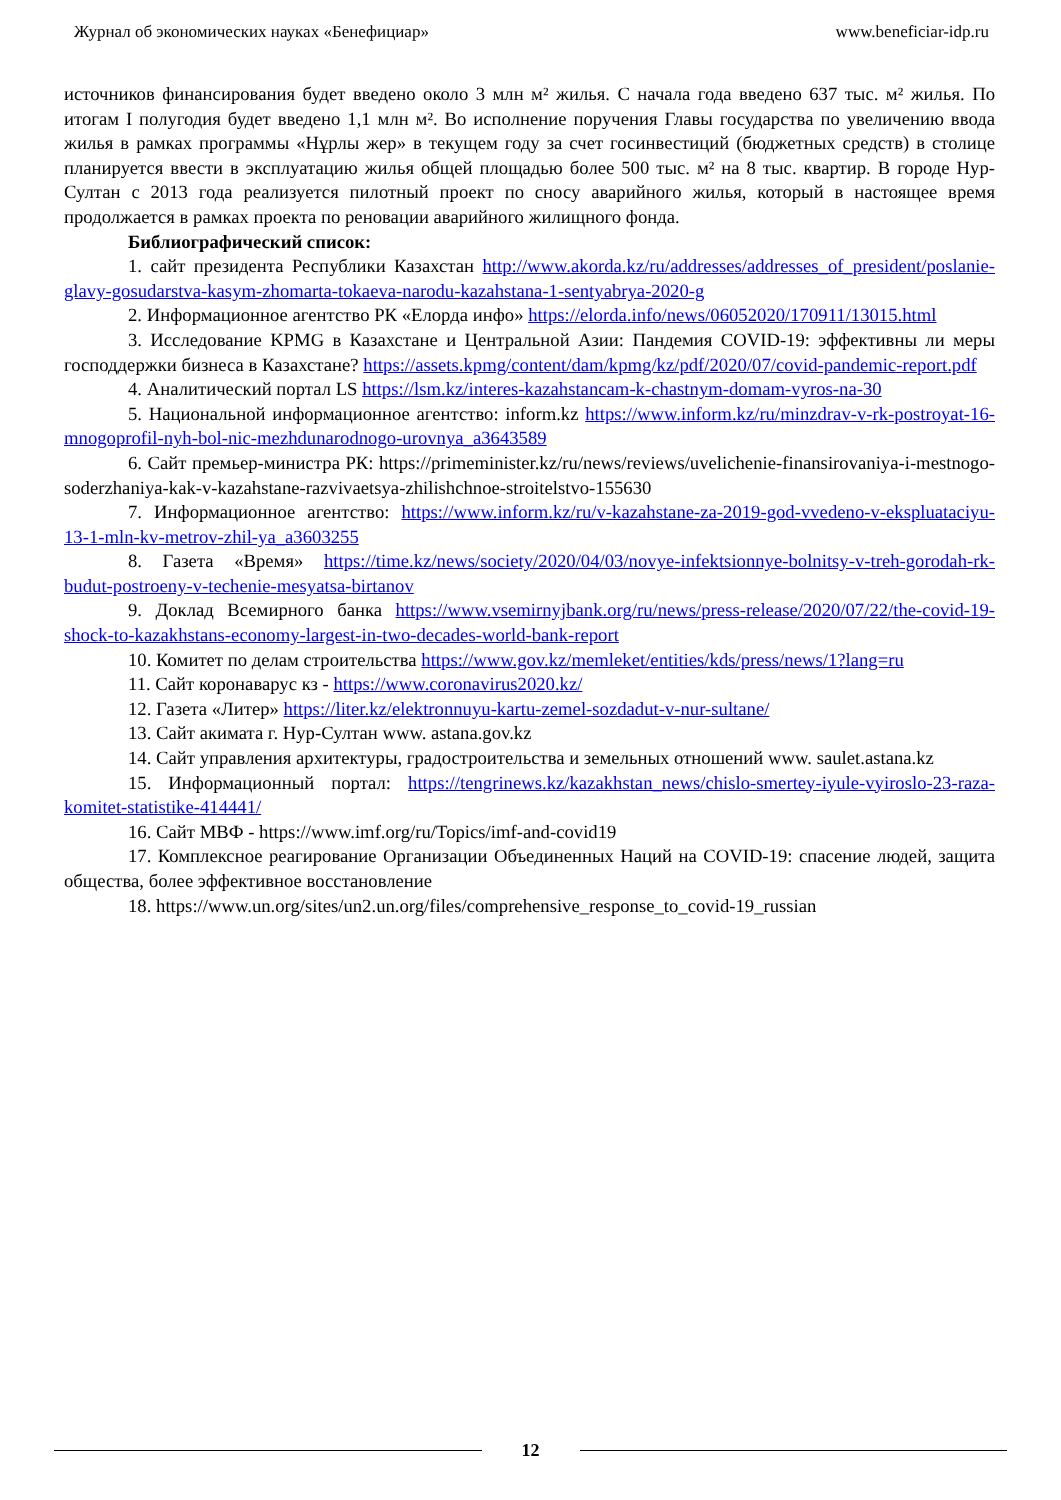Журнал об экономических науках «Бенефициар» www.beneficiar-idp.ru
источников финансирования будет введено около 3 млн м² жилья. С начала года введено 637 тыс. м² жилья. По итогам I полугодия будет введено 1,1 млн м². Во исполнение поручения Главы государства по увеличению ввода жилья в рамках программы «Нұрлы жер» в текущем году за счет госинвестиций (бюджетных средств) в столице планируется ввести в эксплуатацию жилья общей площадью более 500 тыс. м² на 8 тыс. квартир. В городе Нур-Султан с 2013 года реализуется пилотный проект по сносу аварийного жилья, который в настоящее время продолжается в рамках проекта по реновации аварийного жилищного фонда.
Библиографический список:
1. сайт президента Республики Казахстан http://www.akorda.kz/ru/addresses/addresses_of_president/poslanie-glavy-gosudarstva-kasym-zhomarta-tokaeva-narodu-kazahstana-1-sentyabrya-2020-g
2. Информационное агентство РК «Елорда инфо» https://elorda.info/news/06052020/170911/13015.html
3. Исследование KPMG в Казахстане и Центральной Азии: Пандемия COVID-19: эффективны ли меры господдержки бизнеса в Казахстане? https://assets.kpmg/content/dam/kpmg/kz/pdf/2020/07/covid-pandemic-report.pdf
4. Аналитический портал LS https://lsm.kz/interes-kazahstancam-k-chastnym-domam-vyros-na-30
5. Национальной информационное агентство: inform.kz https://www.inform.kz/ru/minzdrav-v-rk-postroyat-16-mnogoprofil-nyh-bol-nic-mezhdunarodnogo-urovnya_a3643589
6. Сайт премьер-министра РК: https://primeminister.kz/ru/news/reviews/uvelichenie-finansirovaniya-i-mestnogo-soderzhaniya-kak-v-kazahstane-razvivaetsya-zhilishchnoe-stroitelstvo-155630
7. Информационное агентство: https://www.inform.kz/ru/v-kazahstane-za-2019-god-vvedeno-v-ekspluataciyu-13-1-mln-kv-metrov-zhil-ya_a3603255
8. Газета «Время» https://time.kz/news/society/2020/04/03/novye-infektsionnye-bolnitsy-v-treh-gorodah-rk-budut-postroeny-v-techenie-mesyatsa-birtanov
9. Доклад Всемирного банка https://www.vsemirnyjbank.org/ru/news/press-release/2020/07/22/the-covid-19-shock-to-kazakhstans-economy-largest-in-two-decades-world-bank-report
10. Комитет по делам строительства https://www.gov.kz/memleket/entities/kds/press/news/1?lang=ru
11. Сайт коронаварус кз - https://www.coronavirus2020.kz/
12. Газета «Литер» https://liter.kz/elektronnuyu-kartu-zemel-sozdadut-v-nur-sultane/
13. Сайт акимата г. Нур-Султан www. astana.gov.kz
14. Сайт управления архитектуры, градостроительства и земельных отношений www. saulet.astana.kz
15. Информационный портал: https://tengrinews.kz/kazakhstan_news/chislo-smertey-iyule-vyiroslo-23-raza-komitet-statistike-414441/
16. Сайт МВФ - https://www.imf.org/ru/Topics/imf-and-covid19
17. Комплексное реагирование Организации Объединенных Наций на COVID-19: спасение людей, защита общества, более эффективное восстановление
18. https://www.un.org/sites/un2.un.org/files/comprehensive_response_to_covid-19_russian
12